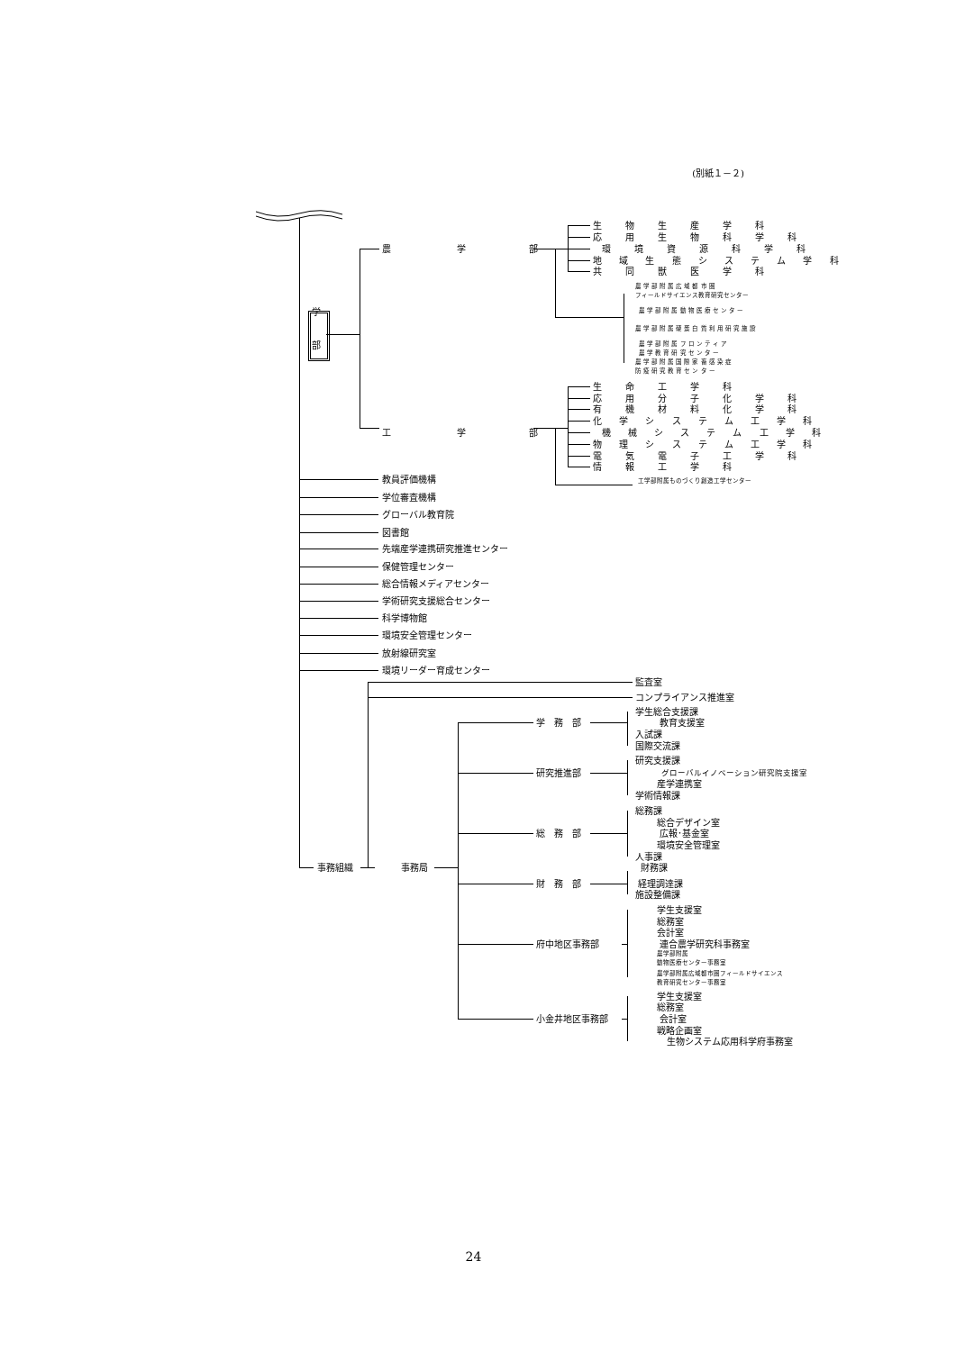(別紙１－２)
生　物　生　産　学　科
応　用　生　物　科　学　科
農 学 部 環　境　資　源　科　学　科
地 域 生 態 シ ス テ ム 学 科
共　同　獣　医　学　科
農 学 部 附 属 広 域 都 市 圏
フィールドサイエンス教育研究センター
学 農 学 部 附 属 動 物 医 療 セ ン タ ー
農 学 部 附 属 硬 蛋 白 質 利 用 研 究 施 設
部 農 学 部 附 属 フ ロ ン テ ィ ア
農 学 教 育 研 究 セ ン タ ー
農 学 部 附 属 国 際 家 畜 感 染 症
防 疫 研 究 教 育 セ ン タ ー
生　命　工　学　科
応　用　分　子　化　学　科
有　機　材　料　化　学　科
化 学 シ ス テ ム 工 学 科
工 学 部 機 械 シ ス テ ム 工 学 科
物 理 シ ス テ ム 工 学 科
電　気　電　子　工　学　科
情　報　工　学　科
教員評価機構 工学部附属ものづくり創造工学センター
学位審査機構
グローバル教育院
図書館
先端産学連携研究推進センター
保健管理センター
総合情報メディアセンター
学術研究支援総合センター
科学博物館
環境安全管理センター
放射線研究室
環境リーダー育成センター
監査室
コンプライアンス推進室
学生総合支援課
学　務　部 教育支援室
入試課
国際交流課
研究支援課
研究推進部 グローバルイノベーション研究院支援室
産学連携室
学術情報課
総務課
総合デザイン室
総　務　部 広報･基金室
環境安全管理室
人事課
事務組織 事務局 財務課
財　務　部 経理調達課
施設整備課
学生支援室
総務室
会計室
府中地区事務部 連合農学研究科事務室
農学部附属
動物医療センター事務室
農学部附属広域都市圏フィールドサイエンス
教育研究センター事務室
学生支援室
総務室
小金井地区事務部 会計室
戦略企画室
生物システム応用科学府事務室
24